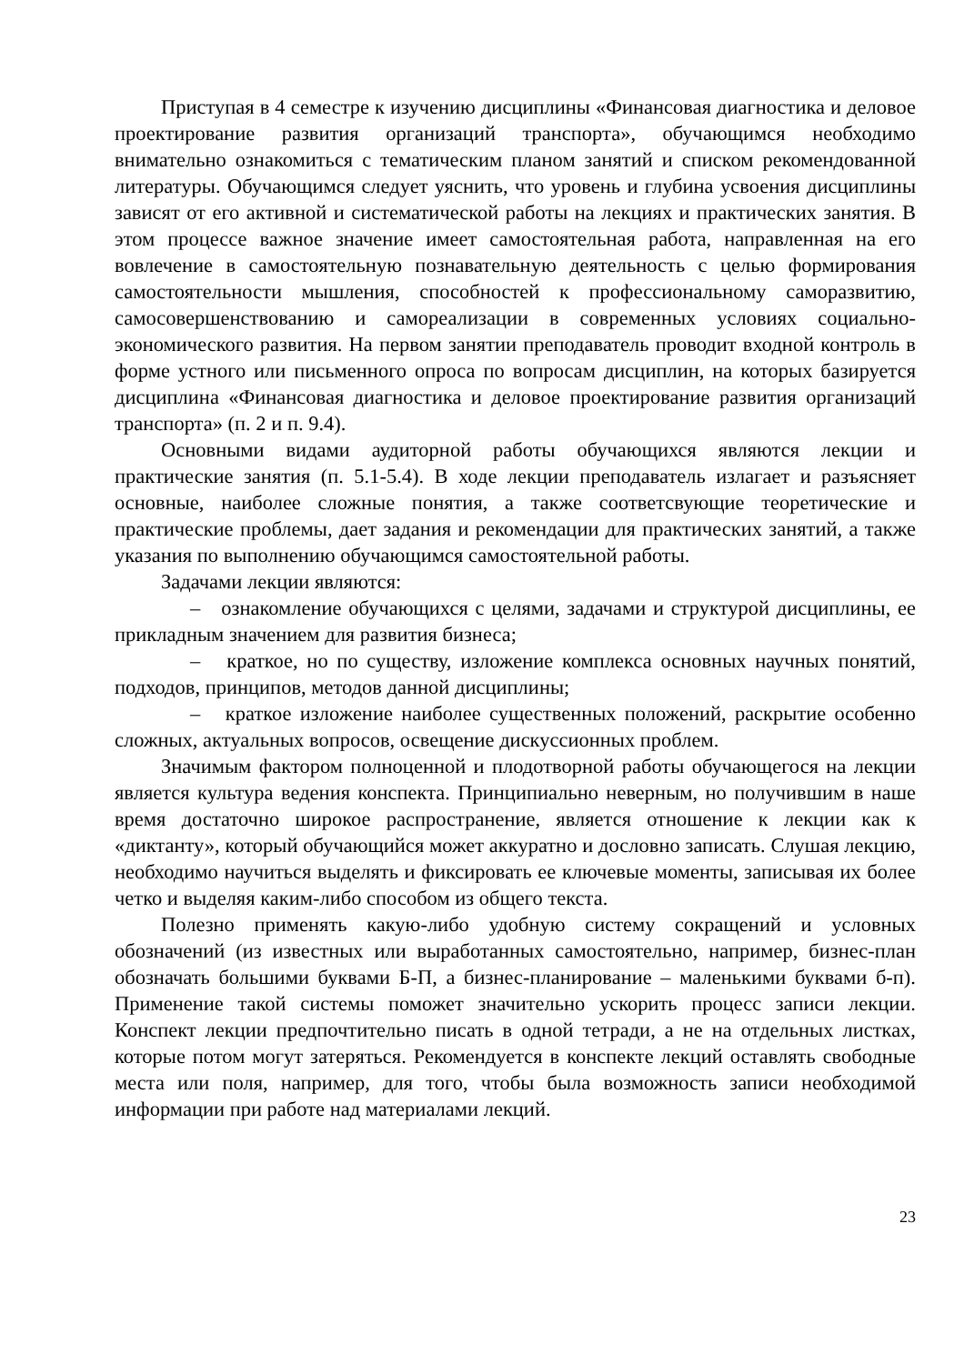Приступая в 4 семестре к изучению дисциплины «Финансовая диагностика и деловое проектирование развития организаций транспорта», обучающимся необходимо внимательно ознакомиться с тематическим планом занятий и списком рекомендованной литературы. Обучающимся следует уяснить, что уровень и глубина усвоения дисциплины зависят от его активной и систематической работы на лекциях и практических занятия. В этом процессе важное значение имеет самостоятельная работа, направленная на его вовлечение в самостоятельную познавательную деятельность с целью формирования самостоятельности мышления, способностей к профессиональному саморазвитию, самосовершенствованию и самореализации в современных условиях социально-экономического развития. На первом занятии преподаватель проводит входной контроль в форме устного или письменного опроса по вопросам дисциплин, на которых базируется дисциплина «Финансовая диагностика и деловое проектирование развития организаций транспорта» (п. 2 и п. 9.4).
Основными видами аудиторной работы обучающихся являются лекции и практические занятия (п. 5.1-5.4). В ходе лекции преподаватель излагает и разъясняет основные, наиболее сложные понятия, а также соответсвующие теоретические и практические проблемы, дает задания и рекомендации для практических занятий, а также указания по выполнению обучающимся самостоятельной работы.
Задачами лекции являются:
– ознакомление обучающихся с целями, задачами и структурой дисциплины, ее прикладным значением для развития бизнеса;
– краткое, но по существу, изложение комплекса основных научных понятий, подходов, принципов, методов данной дисциплины;
– краткое изложение наиболее существенных положений, раскрытие особенно сложных, актуальных вопросов, освещение дискуссионных проблем.
Значимым фактором полноценной и плодотворной работы обучающегося на лекции является культура ведения конспекта. Принципиально неверным, но получившим в наше время достаточно широкое распространение, является отношение к лекции как к «диктанту», который обучающийся может аккуратно и дословно записать. Слушая лекцию, необходимо научиться выделять и фиксировать ее ключевые моменты, записывая их более четко и выделяя каким-либо способом из общего текста.
Полезно применять какую-либо удобную систему сокращений и условных обозначений (из известных или выработанных самостоятельно, например, бизнес-план обозначать большими буквами Б-П, а бизнес-планирование – маленькими буквами б-п). Применение такой системы поможет значительно ускорить процесс записи лекции. Конспект лекции предпочтительно писать в одной тетради, а не на отдельных листках, которые потом могут затеряться. Рекомендуется в конспекте лекций оставлять свободные места или поля, например, для того, чтобы была возможность записи необходимой информации при работе над материалами лекций.
23